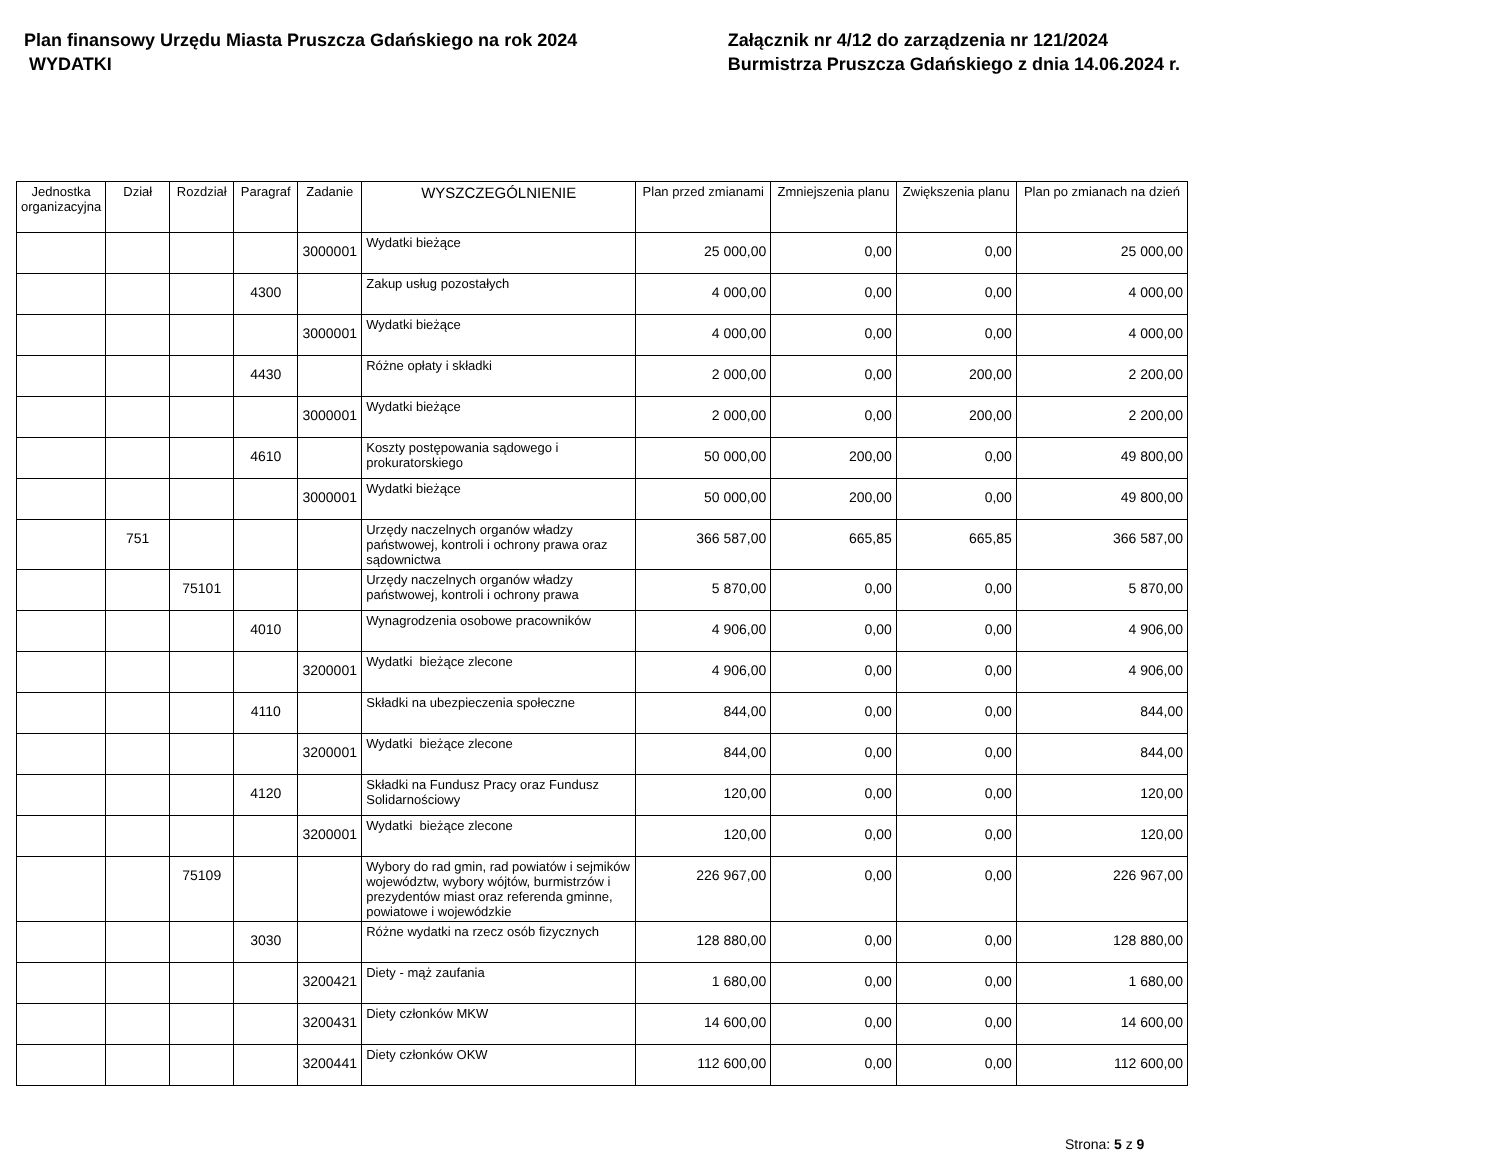Plan finansowy Urzędu Miasta Pruszcza Gdańskiego na rok 2024
WYDATKI
Załącznik nr 4/12 do zarządzenia nr 121/2024
Burmistrza Pruszcza Gdańskiego z dnia 14.06.2024 r.
| Jednostka organizacyjna | Dział | Rozdział | Paragraf | Zadanie | WYSZCZEGÓLNIENIE | Plan przed zmianami | Zmniejszenia planu | Zwiększenia planu | Plan po zmianach na dzień |
| --- | --- | --- | --- | --- | --- | --- | --- | --- | --- |
| | | | | 3000001 | Wydatki bieżące | 25 000,00 | 0,00 | 0,00 | 25 000,00 |
| | | | 4300 | | Zakup usług pozostałych | 4 000,00 | 0,00 | 0,00 | 4 000,00 |
| | | | | 3000001 | Wydatki bieżące | 4 000,00 | 0,00 | 0,00 | 4 000,00 |
| | | | 4430 | | Różne opłaty i składki | 2 000,00 | 0,00 | 200,00 | 2 200,00 |
| | | | | 3000001 | Wydatki bieżące | 2 000,00 | 0,00 | 200,00 | 2 200,00 |
| | | | 4610 | | Koszty postępowania sądowego i prokuratorskiego | 50 000,00 | 200,00 | 0,00 | 49 800,00 |
| | | | | 3000001 | Wydatki bieżące | 50 000,00 | 200,00 | 0,00 | 49 800,00 |
| | 751 | | | | Urzędy naczelnych organów władzy państwowej, kontroli i ochrony prawa oraz sądownictwa | 366 587,00 | 665,85 | 665,85 | 366 587,00 |
| | | 75101 | | | Urzędy naczelnych organów władzy państwowej, kontroli i ochrony prawa | 5 870,00 | 0,00 | 0,00 | 5 870,00 |
| | | | 4010 | | Wynagrodzenia osobowe pracowników | 4 906,00 | 0,00 | 0,00 | 4 906,00 |
| | | | | 3200001 | Wydatki bieżące zlecone | 4 906,00 | 0,00 | 0,00 | 4 906,00 |
| | | | 4110 | | Składki na ubezpieczenia społeczne | 844,00 | 0,00 | 0,00 | 844,00 |
| | | | | 3200001 | Wydatki bieżące zlecone | 844,00 | 0,00 | 0,00 | 844,00 |
| | | | 4120 | | Składki na Fundusz Pracy oraz Fundusz Solidarnościowy | 120,00 | 0,00 | 0,00 | 120,00 |
| | | | | 3200001 | Wydatki bieżące zlecone | 120,00 | 0,00 | 0,00 | 120,00 |
| | | 75109 | | | Wybory do rad gmin, rad powiatów i sejmików województw, wybory wójtów, burmistrzów i prezydentów miast oraz referenda gminne, powiatowe i wojewódzkie | 226 967,00 | 0,00 | 0,00 | 226 967,00 |
| | | | 3030 | | Różne wydatki na rzecz osób fizycznych | 128 880,00 | 0,00 | 0,00 | 128 880,00 |
| | | | | 3200421 | Diety - mąż zaufania | 1 680,00 | 0,00 | 0,00 | 1 680,00 |
| | | | | 3200431 | Diety członków MKW | 14 600,00 | 0,00 | 0,00 | 14 600,00 |
| | | | | 3200441 | Diety członków OKW | 112 600,00 | 0,00 | 0,00 | 112 600,00 |
Strona: 5 z 9